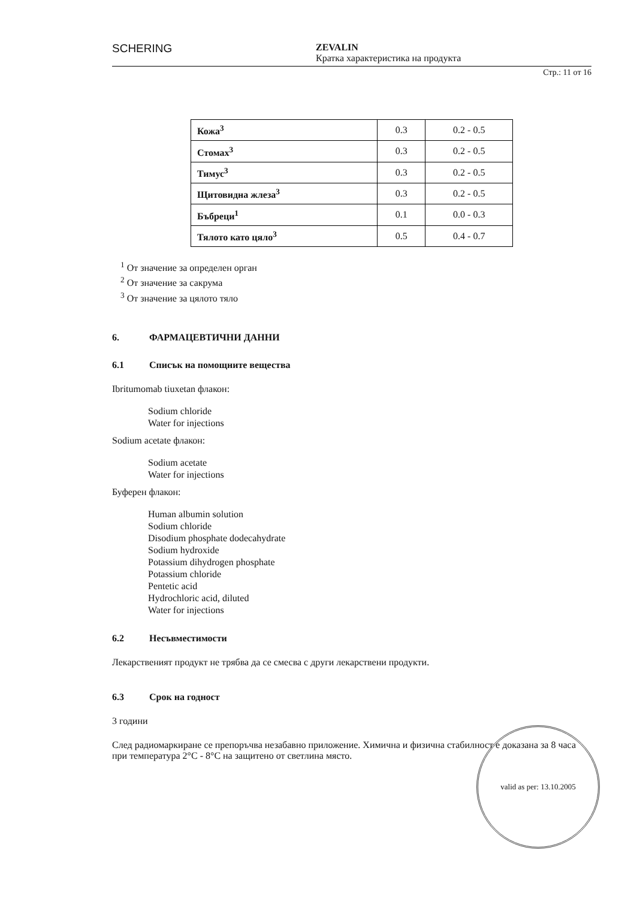SCHERING
ZEVALIN
Кратка характеристика на продукта
Стр.: 11 от 16
| Кожа<sup>3</sup> | 0.3 | 0.2 - 0.5 |
| Стомах<sup>3</sup> | 0.3 | 0.2 - 0.5 |
| Тимус<sup>3</sup> | 0.3 | 0.2 - 0.5 |
| Щитовидна жлеза<sup>3</sup> | 0.3 | 0.2 - 0.5 |
| Бъбреци<sup>1</sup> | 0.1 | 0.0 - 0.3 |
| Тялото като цяло<sup>3</sup> | 0.5 | 0.4 - 0.7 |
<sup>1</sup> От значение за определен орган
<sup>2</sup> От значение за сакрума
<sup>3</sup> От значение за цялото тяло
6. ФАРМАЦЕВТИЧНИ ДАННИ
6.1 Списък на помощните вещества
Ibritumomab tiuxetan флакон:
Sodium chloride
Water for injections
Sodium acetate флакон:
Sodium acetate
Water for injections
Буферен флакон:
Human albumin solution
Sodium chloride
Disodium phosphate dodecahydrate
Sodium hydroxide
Potassium dihydrogen phosphate
Potassium chloride
Pentetic acid
Hydrochloric acid, diluted
Water for injections
6.2 Несъвместимости
Лекарственият продукт не трябва да се смесва с други лекарствени продукти.
6.3 Срок на годност
3 години
След радиомаркиране се препоръчва незабавно приложение. Химична и физична стабилност е доказана за 8 часа при температура 2°C - 8°C на защитено от светлина място.
valid as per: 13.10.2005